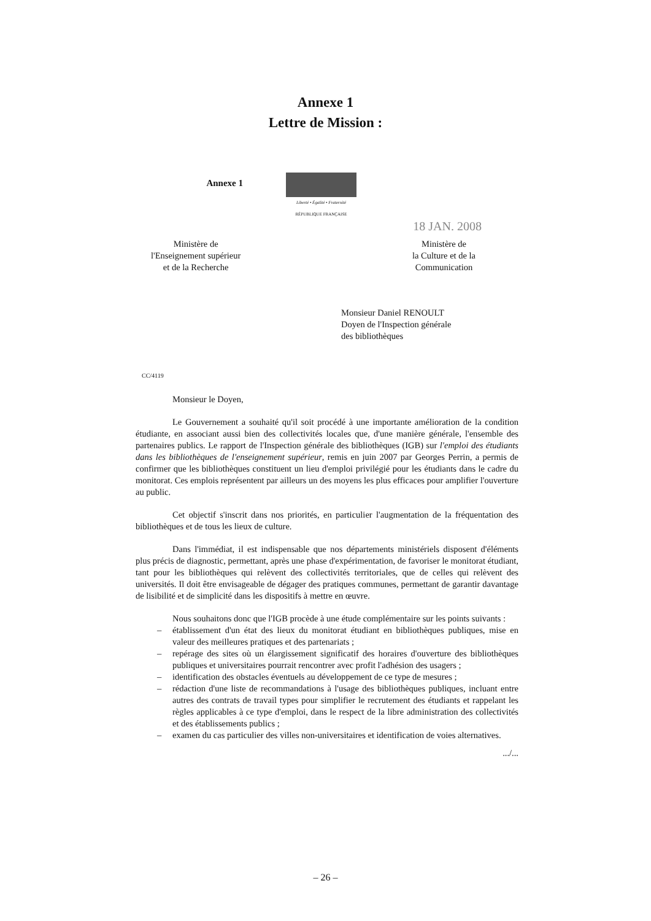Annexe 1
Lettre de Mission :
Annexe 1
Liberté • Égalité • Fraternité
RÉPUBLIQUE FRANÇAISE
18 JAN. 2008
Ministère de
l'Enseignement supérieur
et de la Recherche
Ministère de
la Culture et de la
Communication
Monsieur Daniel RENOULT
Doyen de l'Inspection générale
des bibliothèques
CC/4119
Monsieur le Doyen,
Le Gouvernement a souhaité qu'il soit procédé à une importante amélioration de la condition étudiante, en associant aussi bien des collectivités locales que, d'une manière générale, l'ensemble des partenaires publics. Le rapport de l'Inspection générale des bibliothèques (IGB) sur l'emploi des étudiants dans les bibliothèques de l'enseignement supérieur, remis en juin 2007 par Georges Perrin, a permis de confirmer que les bibliothèques constituent un lieu d'emploi privilégié pour les étudiants dans le cadre du monitorat. Ces emplois représentent par ailleurs un des moyens les plus efficaces pour amplifier l'ouverture au public.
Cet objectif s'inscrit dans nos priorités, en particulier l'augmentation de la fréquentation des bibliothèques et de tous les lieux de culture.
Dans l'immédiat, il est indispensable que nos départements ministériels disposent d'éléments plus précis de diagnostic, permettant, après une phase d'expérimentation, de favoriser le monitorat étudiant, tant pour les bibliothèques qui relèvent des collectivités territoriales, que de celles qui relèvent des universités. Il doit être envisageable de dégager des pratiques communes, permettant de garantir davantage de lisibilité et de simplicité dans les dispositifs à mettre en œuvre.
Nous souhaitons donc que l'IGB procède à une étude complémentaire sur les points suivants :
– établissement d'un état des lieux du monitorat étudiant en bibliothèques publiques, mise en valeur des meilleures pratiques et des partenariats ;
– repérage des sites où un élargissement significatif des horaires d'ouverture des bibliothèques publiques et universitaires pourrait rencontrer avec profit l'adhésion des usagers ;
– identification des obstacles éventuels au développement de ce type de mesures ;
– rédaction d'une liste de recommandations à l'usage des bibliothèques publiques, incluant entre autres des contrats de travail types pour simplifier le recrutement des étudiants et rappelant les règles applicables à ce type d'emploi, dans le respect de la libre administration des collectivités et des établissements publics ;
– examen du cas particulier des villes non-universitaires et identification de voies alternatives.
.../...
– 26 –